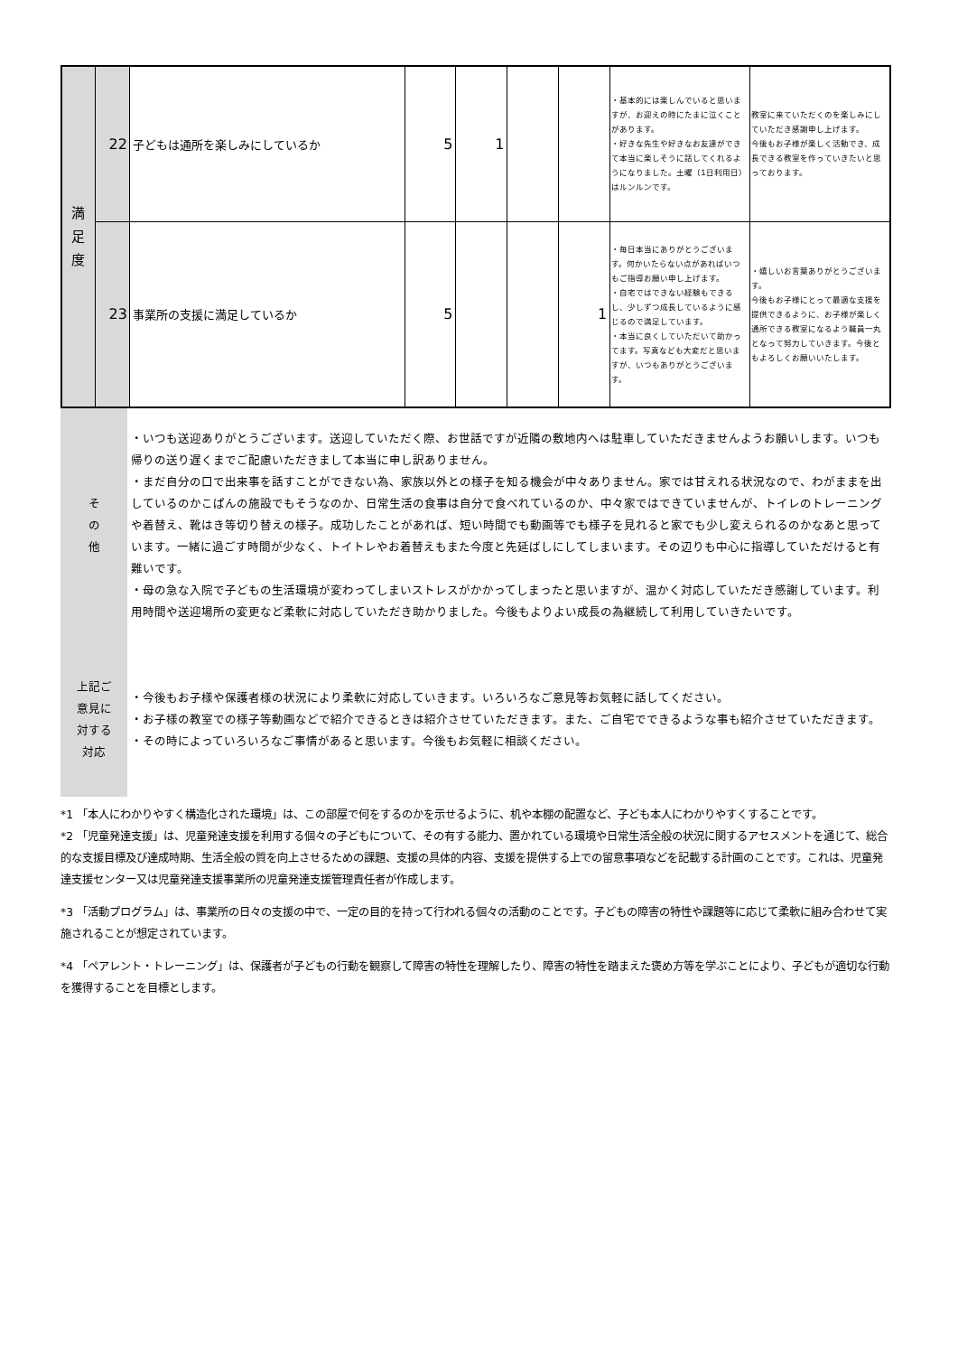| 満 足 度 | 22 | 子どもは通所を楽しみにしているか | 5 | 1 | | | ・基本的には楽しんでいると思いますが、お迎えの時にたまに泣くことがあります。 ・好きな先生や好きなお友達ができて本当に楽しそうに話してくれるようになりました。土曜（1日利用日）はルンルンです。 | 教室に来ていただくのを楽しみにしていただき感謝申し上げます。 今後もお子様が楽しく活動でき、成長できる教室を作っていきたいと思っております。 |
| | 23 | 事業所の支援に満足しているか | 5 | | | 1 | ・毎日本当にありがとうございます。何かいたらない点があればいつもご指導お願い申し上げます。 ・自宅ではできない経験もできるし、少しずつ成長しているように感じるので満足しています。 ・本当に良くしていただいて助かってます。写真なども大変だと思いますが、いつもありがとうございます。 | ・嬉しいお言葉ありがとうございます。 今後もお子様にとって最適な支援を提供できるように、お子様が楽しく通所できる教室になるよう職員一丸となって努力していきます。今後ともよろしくお願いいたします。 |
| そ の 他 | ・いつも送迎ありがとうございます。送迎していただく際、お世話ですが近隣の敷地内へは駐車していただきませんようお願いします。いつも帰りの送り遅くまでご配慮いただきまして本当に申し訳ありません。 ・まだ自分の口で出来事を話すことができない為、家族以外との様子を知る機会が中々ありません。家では甘えれる状況なので、わがままを出しているのかこぱんの施設でもそうなのか、日常生活の食事は自分で食べれているのか、中々家ではできていませんが、トイレのトレーニングや着替え、靴はき等切り替えの様子。成功したことがあれば、短い時間でも動画等でも様子を見れると家でも少し変えられるのかなあと思っています。一緒に過ごす時間が少なく、トイトレやお着替えもまた今度と先延ばしにしてしまいます。その辺りも中心に指導していただけると有難いです。 ・母の急な入院で子どもの生活環境が変わってしまいストレスがかかってしまったと思いますが、温かく対応していただき感謝しています。利用時間や送迎場所の変更など柔軟に対応していただき助かりました。今後もよりよい成長の為継続して利用していきたいです。 |
| 上記ご 意見に 対する 対応 | ・今後もお子様や保護者様の状況により柔軟に対応していきます。いろいろなご意見等お気軽に話してください。 ・お子様の教室での様子等動画などで紹介できるときは紹介させていただきます。また、ご自宅でできるような事も紹介させていただきます。 ・その時によっていろいろなご事情があると思います。今後もお気軽に相談ください。 |
*1 「本人にわかりやすく構造化された環境」は、この部屋で何をするのかを示せるように、机や本棚の配置など、子ども本人にわかりやすくすることです。
*2 「児童発達支援」は、児童発達支援を利用する個々の子どもについて、その有する能力、置かれている環境や日常生活全般の状況に関するアセスメントを通じて、総合的な支援目標及び達成時期、生活全般の質を向上させるための課題、支援の具体的内容、支援を提供する上での留意事項などを記載する計画のことです。これは、児童発達支援センター又は児童発達支援事業所の児童発達支援管理責任者が作成します。
*3 「活動プログラム」は、事業所の日々の支援の中で、一定の目的を持って行われる個々の活動のことです。子どもの障害の特性や課題等に応じて柔軟に組み合わせて実施されることが想定されています。
*4 「ペアレント・トレーニング」は、保護者が子どもの行動を観察して障害の特性を理解したり、障害の特性を踏まえた褒め方等を学ぶことにより、子どもが適切な行動を獲得することを目標とします。